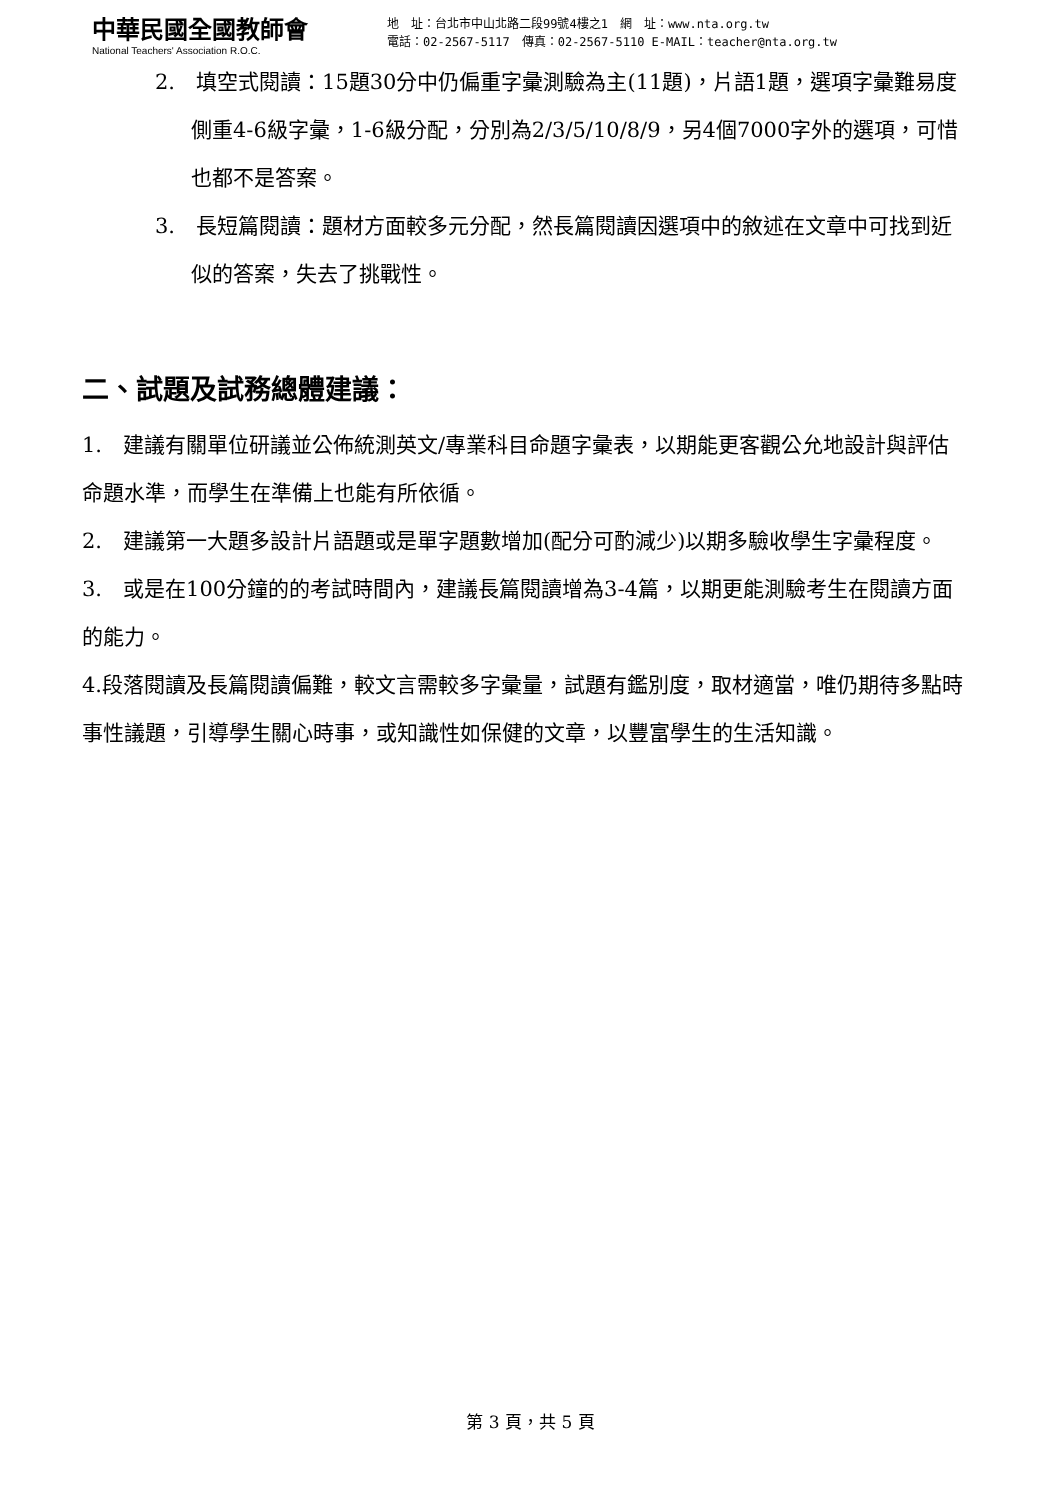中華民國全國教師會
National Teachers' Association R.O.C.
地　址：台北市中山北路二段99號4樓之1　網　址：www.nta.org.tw
電話：02-2567-5117　傳真：02-2567-5110 E-MAIL：teacher@nta.org.tw
2.　填空式閱讀：15題30分中仍偏重字彙測驗為主(11題)，片語1題，選項字彙難易度側重4-6級字彙，1-6級分配，分別為2/3/5/10/8/9，另4個7000字外的選項，可惜也都不是答案。
3.　長短篇閱讀：題材方面較多元分配，然長篇閱讀因選項中的敘述在文章中可找到近似的答案，失去了挑戰性。
二、試題及試務總體建議：
1.　建議有關單位研議並公佈統測英文/專業科目命題字彙表，以期能更客觀公允地設計與評估命題水準，而學生在準備上也能有所依循。
2.　建議第一大題多設計片語題或是單字題數增加(配分可酌減少)以期多驗收學生字彙程度。
3.　或是在100分鐘的的考試時間內，建議長篇閱讀增為3-4篇，以期更能測驗考生在閱讀方面的能力。
4.段落閱讀及長篇閱讀偏難，較文言需較多字彙量，試題有鑑別度，取材適當，唯仍期待多點時事性議題，引導學生關心時事，或知識性如保健的文章，以豐富學生的生活知識。
第 3 頁，共 5 頁